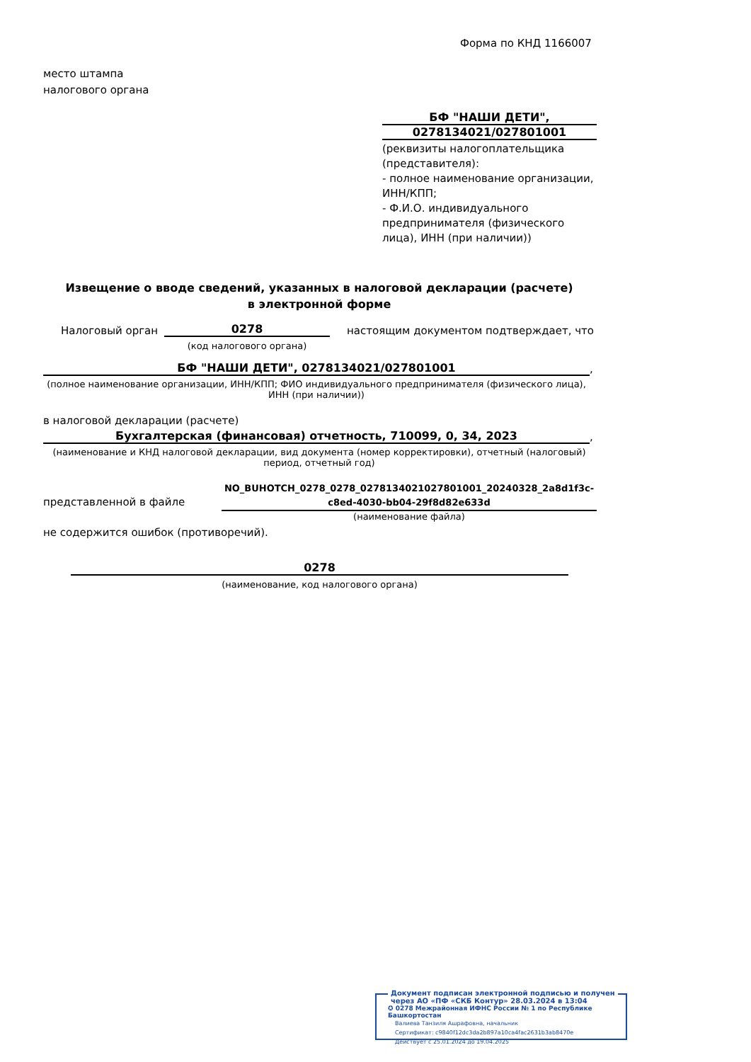Форма по КНД 1166007
место штампа
налогового органа
БФ "НАШИ ДЕТИ",
0278134021/027801001
(реквизиты налогоплательщика (представителя):
- полное наименование организации, ИНН/КПП;
- Ф.И.О. индивидуального предпринимателя (физического лица), ИНН (при наличии))
Извещение о вводе сведений, указанных в налоговой декларации (расчете)
в электронной форме
Налоговый орган 0278
(код налогового органа)
настоящим документом подтверждает, что
БФ "НАШИ ДЕТИ", 0278134021/027801001 ,
(полное наименование организации, ИНН/КПП; ФИО индивидуального предпринимателя (физического лица), ИНН (при наличии))
в налоговой декларации (расчете)
Бухгалтерская (финансовая) отчетность, 710099, 0, 34, 2023 ,
(наименование и КНД налоговой декларации, вид документа (номер корректировки), отчетный (налоговый) период, отчетный год)
представленной в файле
NO_BUHOTCH_0278_0278_0278134021027801001_20240328_2a8d1f3c-c8ed-4030-bb04-29f8d82e633d
(наименование файла)
не содержится ошибок (противоречий).
0278
(наименование, код налогового органа)
Документ подписан электронной подписью и получен
через АО «ПФ «СКБ Контур» 28.03.2024 в 13:04
✪ 0278 Межрайонная ИФНС России № 1 по Республике Башкортостан
Валиева Танзиля Ашрафовна, начальник
Сертификат: c9840f12dc3da2b897a10ca4fac2631b3ab8470e
Действует с 25.01.2024 до 19.04.2025